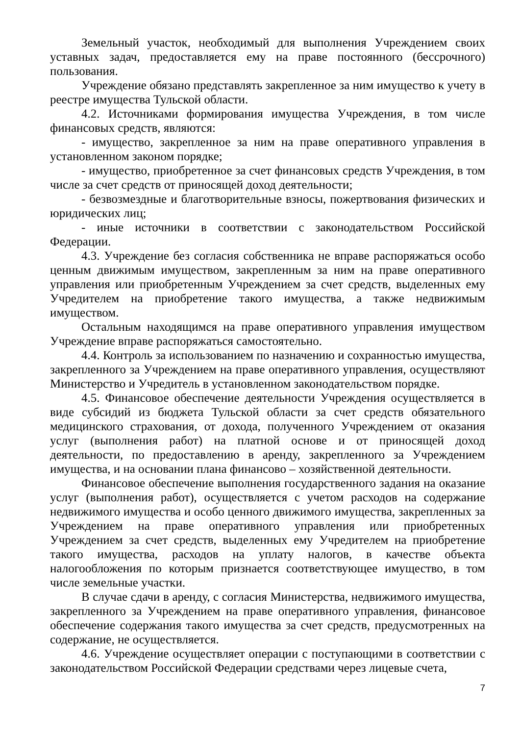Земельный участок, необходимый для выполнения Учреждением своих уставных задач, предоставляется ему на праве постоянного (бессрочного) пользования.
Учреждение обязано представлять закрепленное за ним имущество к учету в реестре имущества Тульской области.
4.2. Источниками формирования имущества Учреждения, в том числе финансовых средств, являются:
- имущество, закрепленное за ним на праве оперативного управления в установленном законом порядке;
- имущество, приобретенное за счет финансовых средств Учреждения, в том числе за счет средств от приносящей доход деятельности;
- безвозмездные и благотворительные взносы, пожертвования физических и юридических лиц;
- иные источники в соответствии с законодательством Российской Федерации.
4.3. Учреждение без согласия собственника не вправе распоряжаться особо ценным движимым имуществом, закрепленным за ним на праве оперативного управления или приобретенным Учреждением за счет средств, выделенных ему Учредителем на приобретение такого имущества, а также недвижимым имуществом.
Остальным находящимся на праве оперативного управления имуществом Учреждение вправе распоряжаться самостоятельно.
4.4. Контроль за использованием по назначению и сохранностью имущества, закрепленного за Учреждением на праве оперативного управления, осуществляют Министерство и Учредитель в установленном законодательством порядке.
4.5. Финансовое обеспечение деятельности Учреждения осуществляется в виде субсидий из бюджета Тульской области за счет средств обязательного медицинского страхования, от дохода, полученного Учреждением от оказания услуг (выполнения работ) на платной основе и от приносящей доход деятельности, по предоставлению в аренду, закрепленного за Учреждением имущества, и на основании плана финансово – хозяйственной деятельности.
Финансовое обеспечение выполнения государственного задания на оказание услуг (выполнения работ), осуществляется с учетом расходов на содержание недвижимого имущества и особо ценного движимого имущества, закрепленных за Учреждением на праве оперативного управления или приобретенных Учреждением за счет средств, выделенных ему Учредителем на приобретение такого имущества, расходов на уплату налогов, в качестве объекта налогообложения по которым признается соответствующее имущество, в том числе земельные участки.
В случае сдачи в аренду, с согласия Министерства, недвижимого имущества, закрепленного за Учреждением на праве оперативного управления, финансовое обеспечение содержания такого имущества за счет средств, предусмотренных на содержание, не осуществляется.
4.6. Учреждение осуществляет операции с поступающими в соответствии с законодательством Российской Федерации средствами через лицевые счета,
7